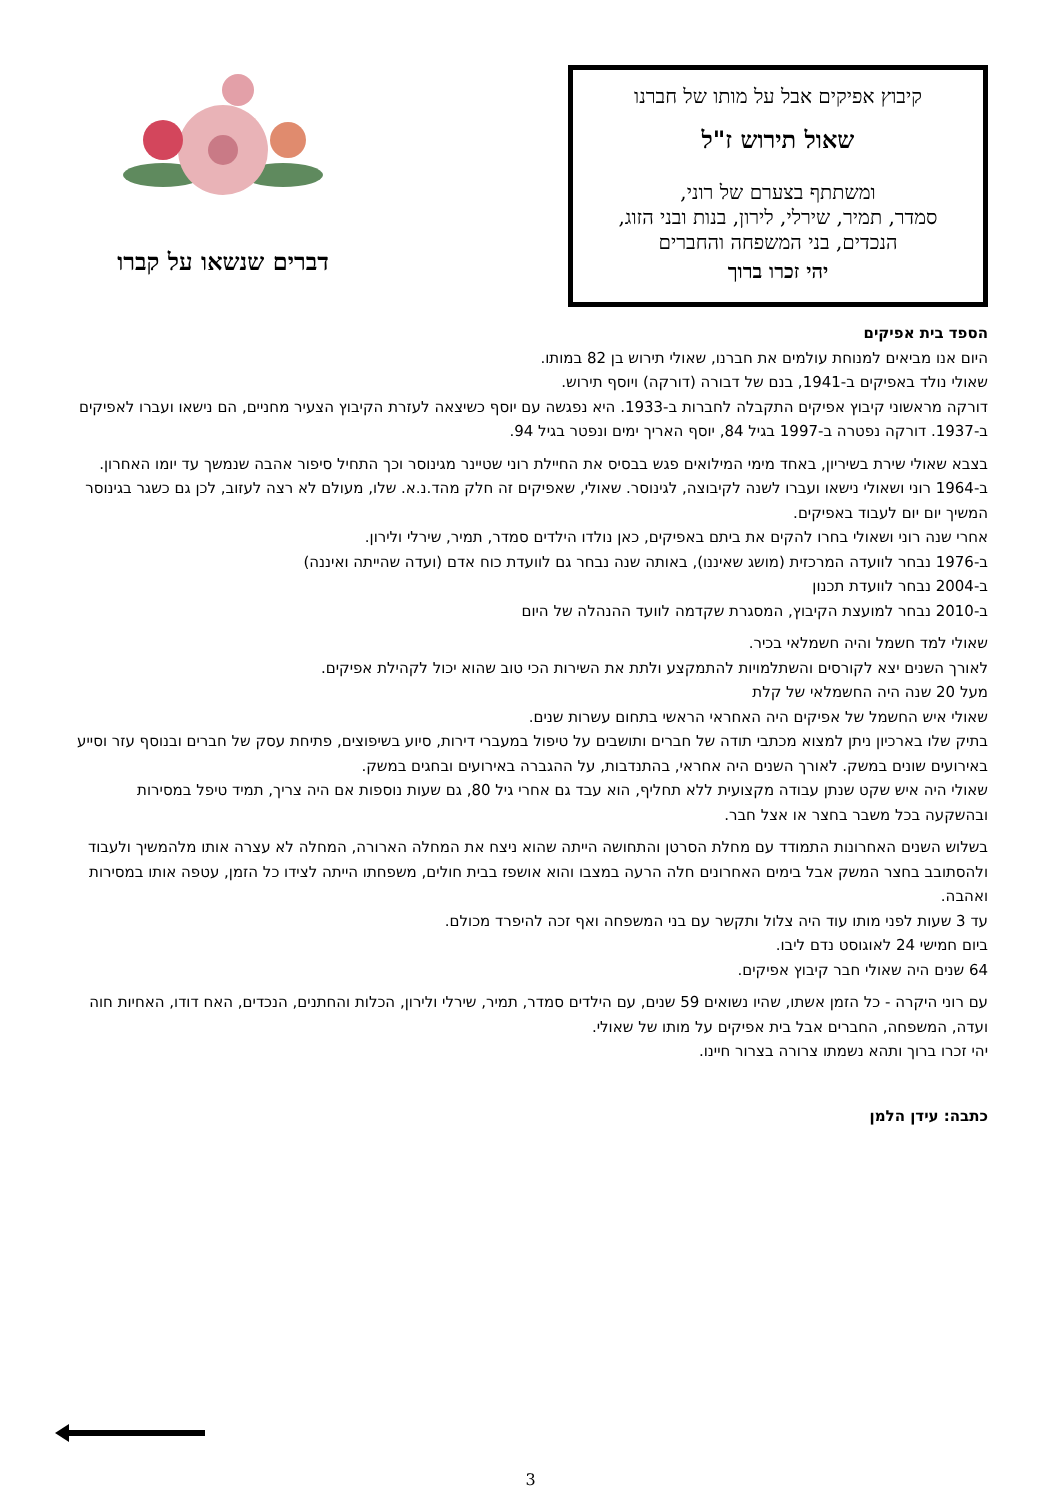קיבוץ אפיקים אבל על מותו של חברנו
שאול תירוש ז"ל
ומשתתף בצערם של רוני,
סמדר, תמיר, שירלי, לירון, בנות ובני הזוג,
הנכדים, בני המשפחה והחברים
יהי זכרו ברוך
דברים שנשאו על קברו
הספד בית אפיקים
היום אנו מביאים למנוחת עולמים את חברנו, שאולי תירוש בן 82 במותו.
שאולי נולד באפיקים ב-1941, בנם של דבורה (דורקה) ויוסף תירוש.
דורקה מראשוני קיבוץ אפיקים התקבלה לחברות ב-1933. היא נפגשה עם יוסף כשיצאה לעזרת הקיבוץ הצעיר מחניים, הם נישאו ועברו לאפיקים ב-1937. דורקה נפטרה ב-1997 בגיל 84, יוסף האריך ימים ונפטר בגיל 94.
בצבא שאולי שירת בשיריון, באחד מימי המילואים פגש בבסיס את החיילת רוני שטיינר מגינוסר וכך התחיל סיפור אהבה שנמשך עד יומו האחרון.
ב-1964 רוני ושאולי נישאו ועברו לשנה לקיבוצה, לגינוסר. שאולי, שאפיקים זה חלק מהד.נ.א. שלו, מעולם לא רצה לעזוב, לכן גם כשגר בגינוסר המשיך יום יום לעבוד באפיקים.
אחרי שנה רוני ושאולי בחרו להקים את ביתם באפיקים, כאן נולדו הילדים סמדר, תמיר, שירלי ולירון.
ב-1976 נבחר לוועדה המרכזית (מושג שאיננו), באותה שנה נבחר גם לוועדת כוח אדם (ועדה שהייתה ואיננה)
ב-2004 נבחר לוועדת תכנון
ב-2010 נבחר למועצת הקיבוץ, המסגרת שקדמה לוועד ההנהלה של היום
שאולי למד חשמל והיה חשמלאי בכיר.
לאורך השנים יצא לקורסים והשתלמויות להתמקצע ולתת את השירות הכי טוב שהוא יכול לקהילת אפיקים.
מעל 20 שנה היה החשמלאי של קלת
שאולי איש החשמל של אפיקים היה האחראי הראשי בתחום עשרות שנים.
בתיק שלו בארכיון ניתן למצוא מכתבי תודה של חברים ותושבים על טיפול במעברי דירות, סיוע בשיפוצים, פתיחת עסק של חברים ובנוסף עזר וסייע באירועים שונים במשק. לאורך השנים היה אחראי, בהתנדבות, על ההגברה באירועים ובחגים במשק.
שאולי היה איש שקט שנתן עבודה מקצועית ללא תחליף, הוא עבד גם אחרי גיל 80, גם שעות נוספות אם היה צריך, תמיד טיפל במסירות ובהשקעה בכל משבר בחצר או אצל חבר.
בשלוש השנים האחרונות התמודד עם מחלת הסרטן והתחושה הייתה שהוא ניצח את המחלה הארורה, המחלה לא עצרה אותו מלהמשיך ולעבוד ולהסתובב בחצר המשק אבל בימים האחרונים חלה הרעה במצבו והוא אושפז בבית חולים, משפחתו הייתה לצידו כל הזמן, עטפה אותו במסירות ואהבה.
עד 3 שעות לפני מותו עוד היה צלול ותקשר עם בני המשפחה ואף זכה להיפרד מכולם.
ביום חמישי 24 לאוגוסט נדם ליבו.
64 שנים היה שאולי חבר קיבוץ אפיקים.
עם רוני היקרה - כל הזמן אשתו, שהיו נשואים 59 שנים, עם הילדים סמדר, תמיר, שירלי ולירון, הכלות והחתנים, הנכדים, האח דודו, האחיות חוה ועדה, המשפחה, החברים אבל בית אפיקים על מותו של שאולי.
יהי זכרו ברוך ותהא נשמתו צרורה בצרור חיינו.
כתבה: עידן הלמן
3